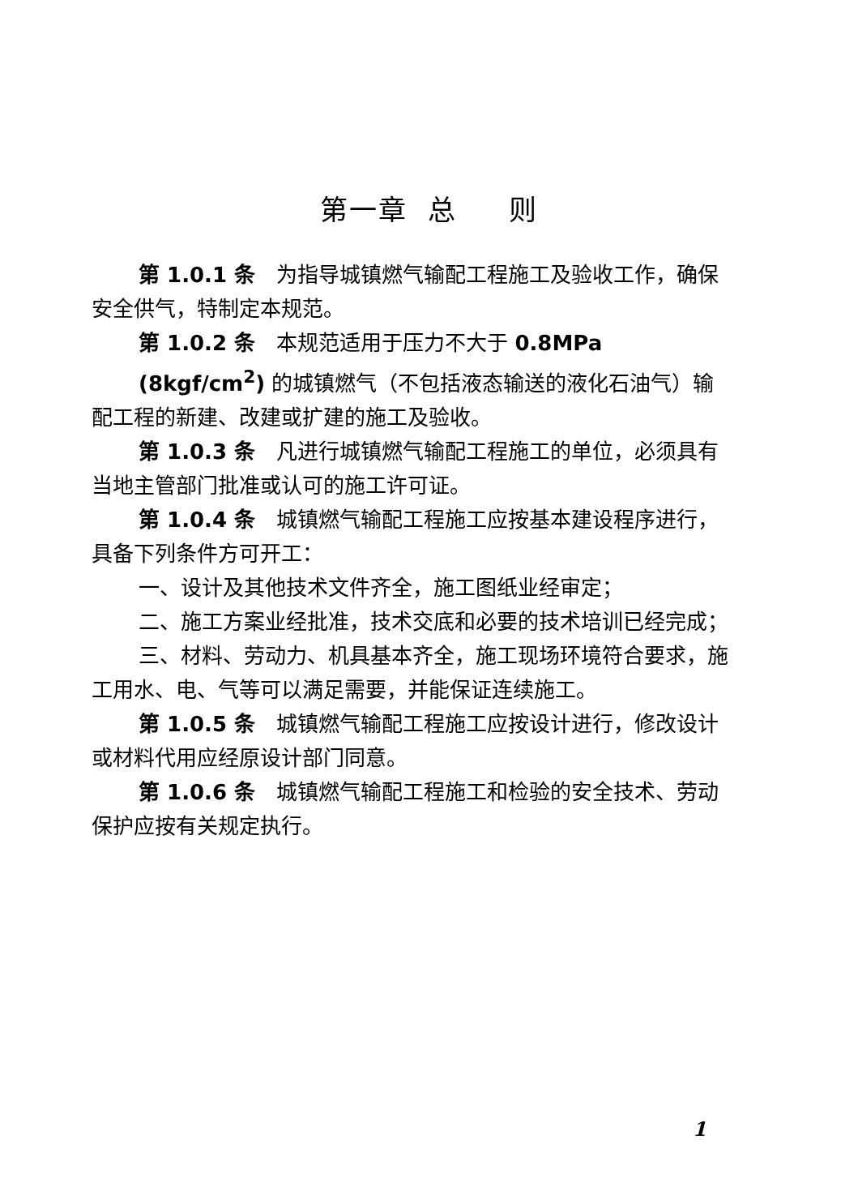第一章 总 则
第 1.0.1 条　为指导城镇燃气输配工程施工及验收工作，确保安全供气，特制定本规范。
第 1.0.2 条　本规范适用于压力不大于 0.8MPa
(8kgf/cm<sup>2</sup>) 的城镇燃气（不包括液态输送的液化石油气）输配工程的新建、改建或扩建的施工及验收。
第 1.0.3 条　凡进行城镇燃气输配工程施工的单位，必须具有当地主管部门批准或认可的施工许可证。
第 1.0.4 条　城镇燃气输配工程施工应按基本建设程序进行，具备下列条件方可开工：
一、设计及其他技术文件齐全，施工图纸业经审定；
二、施工方案业经批准，技术交底和必要的技术培训已经完成；
三、材料、劳动力、机具基本齐全，施工现场环境符合要求，施工用水、电、气等可以满足需要，并能保证连续施工。
第 1.0.5 条　城镇燃气输配工程施工应按设计进行，修改设计或材料代用应经原设计部门同意。
第 1.0.6 条　城镇燃气输配工程施工和检验的安全技术、劳动保护应按有关规定执行。
1